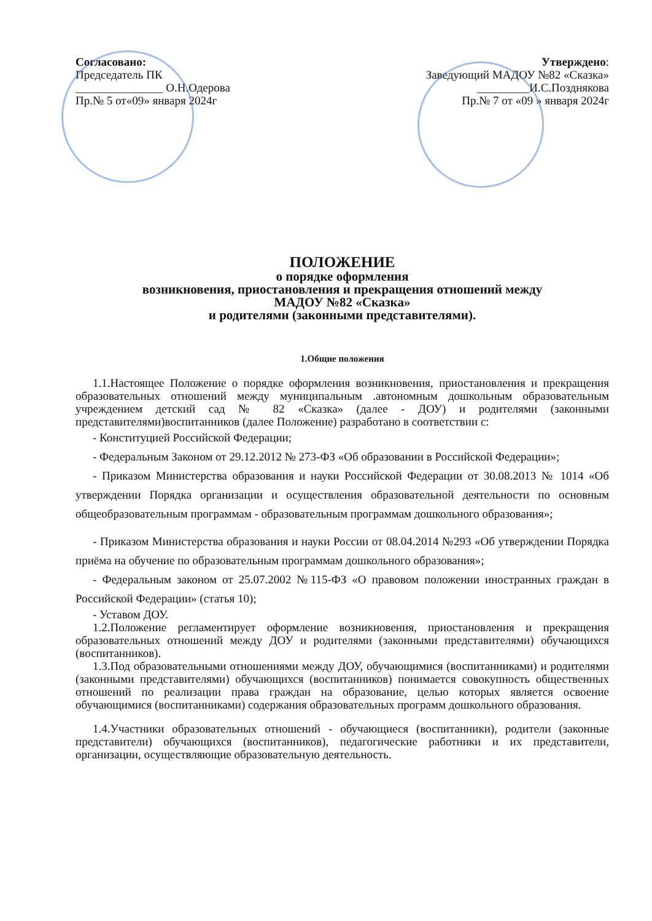Согласовано:
Председатель ПК
_______________ О.Н.Одерова
Пр.№ 5 от«09» января 2024г
Утверждено:
Заведующий МАДОУ №82 «Сказка»
_________И.С.Позднякова
Пр.№ 7 от «09 » января 2024г
ПОЛОЖЕНИЕ
о порядке оформления
возникновения, приостановления и прекращения отношений между
МАДОУ №82 «Сказка»
и родителями (законными представителями).
1.Общие положения
1.1.Настоящее Положение о порядке оформления возникновения, приостановления и прекращения образовательных отношений между муниципальным .автономным дошкольным образовательным учреждением детский сад № 82 «Сказка» (далее - ДОУ) и родителями (законными представителями)воспитанников (далее Положение) разработано в соответствии с:
- Конституцией Российской Федерации;
- Федеральным Законом от 29.12.2012 № 273-ФЗ «Об образовании в Российской Федерации»;
- Приказом Министерства образования и науки Российской Федерации от 30.08.2013 № 1014 «Об утверждении Порядка организации и осуществления образовательной деятельности по основным общеобразовательным программам - образовательным программам дошкольного образования»;
- Приказом Министерства образования и науки России от 08.04.2014 №293 «Об утверждении Порядка приёма на обучение по образовательным программам дошкольного образования»;
- Федеральным законом от 25.07.2002 №115-ФЗ «О правовом положении иностранных граждан в Российской Федерации» (статья 10);
- Уставом ДОУ.
1.2.Положение регламентирует оформление возникновения, приостановления и прекращения образовательных отношений между ДОУ и родителями (законными представителями) обучающихся (воспитанников).
1.3.Под образовательными отношениями между ДОУ, обучающимися (воспитанниками) и родителями (законными представителями) обучающихся (воспитанников) понимается совокупность общественных отношений по реализации права граждан на образование, целью которых является освоение обучающимися (воспитанниками) содержания образовательных программ дошкольного образования.
1.4.Участники образовательных отношений - обучающиеся (воспитанники), родители (законные представители) обучающихся (воспитанников), педагогические работники и их представители, организации, осуществляющие образовательную деятельность.